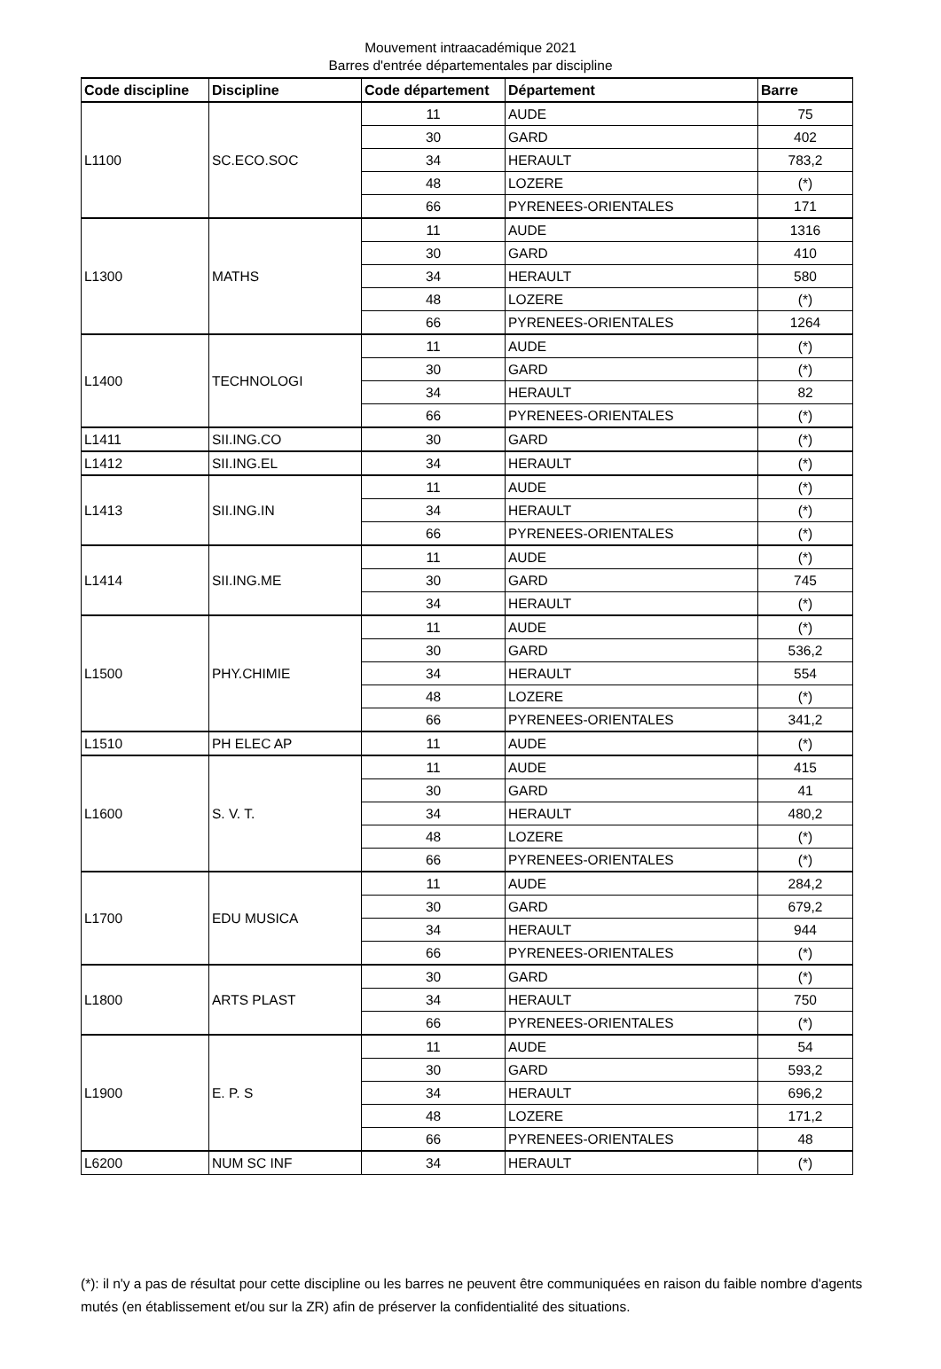Mouvement intraacadémique 2021
Barres d'entrée départementales par discipline
| Code discipline | Discipline | Code département | Département | Barre |
| --- | --- | --- | --- | --- |
| L1100 | SC.ECO.SOC | 11 | AUDE | 75 |
| | | 30 | GARD | 402 |
| | | 34 | HERAULT | 783,2 |
| | | 48 | LOZERE | (*) |
| | | 66 | PYRENEES-ORIENTALES | 171 |
| L1300 | MATHS | 11 | AUDE | 1316 |
| | | 30 | GARD | 410 |
| | | 34 | HERAULT | 580 |
| | | 48 | LOZERE | (*) |
| | | 66 | PYRENEES-ORIENTALES | 1264 |
| L1400 | TECHNOLOGI | 11 | AUDE | (*) |
| | | 30 | GARD | (*) |
| | | 34 | HERAULT | 82 |
| | | 66 | PYRENEES-ORIENTALES | (*) |
| L1411 | SII.ING.CO | 30 | GARD | (*) |
| L1412 | SII.ING.EL | 34 | HERAULT | (*) |
| L1413 | SII.ING.IN | 11 | AUDE | (*) |
| | | 34 | HERAULT | (*) |
| | | 66 | PYRENEES-ORIENTALES | (*) |
| L1414 | SII.ING.ME | 11 | AUDE | (*) |
| | | 30 | GARD | 745 |
| | | 34 | HERAULT | (*) |
| L1500 | PHY.CHIMIE | 11 | AUDE | (*) |
| | | 30 | GARD | 536,2 |
| | | 34 | HERAULT | 554 |
| | | 48 | LOZERE | (*) |
| | | 66 | PYRENEES-ORIENTALES | 341,2 |
| L1510 | PH ELEC AP | 11 | AUDE | (*) |
| L1600 | S. V. T. | 11 | AUDE | 415 |
| | | 30 | GARD | 41 |
| | | 34 | HERAULT | 480,2 |
| | | 48 | LOZERE | (*) |
| | | 66 | PYRENEES-ORIENTALES | (*) |
| L1700 | EDU MUSICA | 11 | AUDE | 284,2 |
| | | 30 | GARD | 679,2 |
| | | 34 | HERAULT | 944 |
| | | 66 | PYRENEES-ORIENTALES | (*) |
| L1800 | ARTS PLAST | 30 | GARD | (*) |
| | | 34 | HERAULT | 750 |
| | | 66 | PYRENEES-ORIENTALES | (*) |
| L1900 | E. P. S | 11 | AUDE | 54 |
| | | 30 | GARD | 593,2 |
| | | 34 | HERAULT | 696,2 |
| | | 48 | LOZERE | 171,2 |
| | | 66 | PYRENEES-ORIENTALES | 48 |
| L6200 | NUM SC INF | 34 | HERAULT | (*) |
(*): il n'y a pas de résultat pour cette discipline ou les barres ne peuvent être communiquées en raison du faible nombre d'agents mutés (en établissement et/ou sur la ZR) afin de préserver la confidentialité des situations.